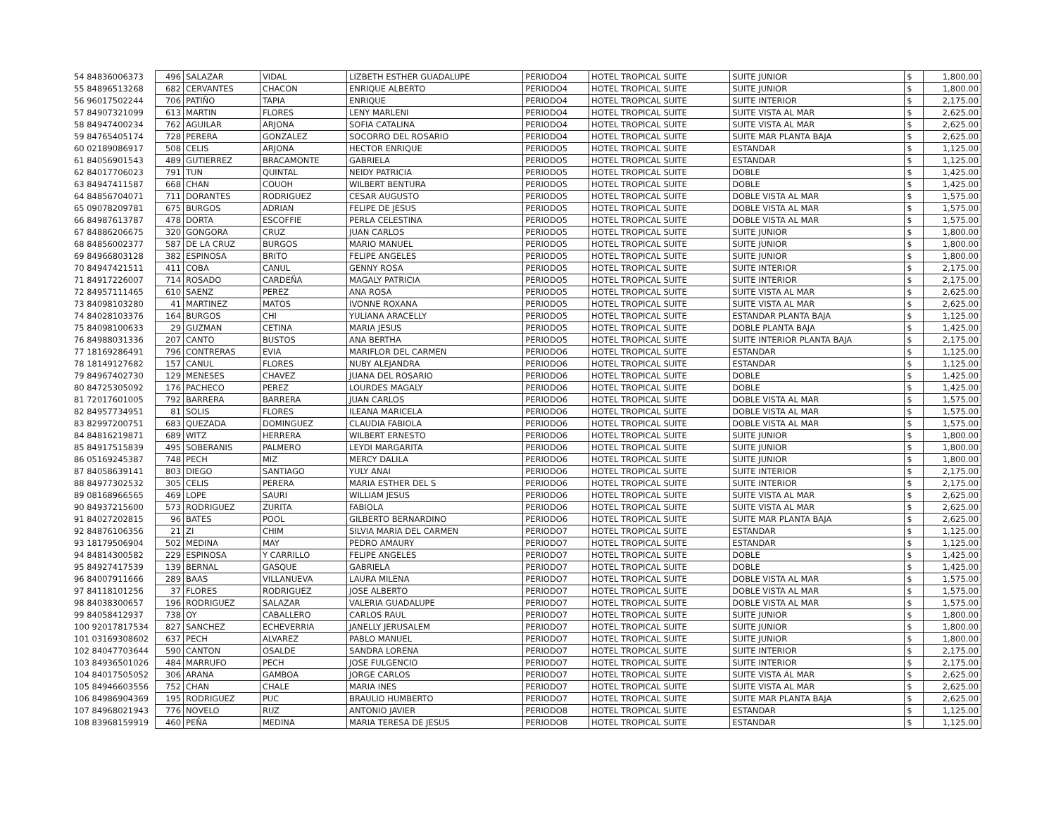| 54 84836006373 | 496 | SALAZAR | VIDAL | LIZBETH ESTHER GUADALUPE | PERIODO4 | HOTEL TROPICAL SUITE | SUITE JUNIOR | $ | 1,800.00 |
| 55 84896513268 | 682 | CERVANTES | CHACON | ENRIQUE ALBERTO | PERIODO4 | HOTEL TROPICAL SUITE | SUITE JUNIOR | $ | 1,800.00 |
| 56 96017502244 | 706 | PATIÑO | TAPIA | ENRIQUE | PERIODO4 | HOTEL TROPICAL SUITE | SUITE INTERIOR | $ | 2,175.00 |
| 57 84907321099 | 613 | MARTIN | FLORES | LENY MARLENI | PERIODO4 | HOTEL TROPICAL SUITE | SUITE VISTA AL MAR | $ | 2,625.00 |
| 58 84947400234 | 762 | AGUILAR | ARJONA | SOFIA CATALINA | PERIODO4 | HOTEL TROPICAL SUITE | SUITE VISTA AL MAR | $ | 2,625.00 |
| 59 84765405174 | 728 | PERERA | GONZALEZ | SOCORRO DEL ROSARIO | PERIODO4 | HOTEL TROPICAL SUITE | SUITE MAR PLANTA BAJA | $ | 2,625.00 |
| 60 02189086917 | 508 | CELIS | ARJONA | HECTOR ENRIQUE | PERIODO5 | HOTEL TROPICAL SUITE | ESTANDAR | $ | 1,125.00 |
| 61 84056901543 | 489 | GUTIERREZ | BRACAMONTE | GABRIELA | PERIODO5 | HOTEL TROPICAL SUITE | ESTANDAR | $ | 1,125.00 |
| 62 84017706023 | 791 | TUN | QUINTAL | NEIDY PATRICIA | PERIODO5 | HOTEL TROPICAL SUITE | DOBLE | $ | 1,425.00 |
| 63 84947411587 | 668 | CHAN | COUOH | WILBERT BENTURA | PERIODO5 | HOTEL TROPICAL SUITE | DOBLE | $ | 1,425.00 |
| 64 84856704071 | 711 | DORANTES | RODRIGUEZ | CESAR AUGUSTO | PERIODO5 | HOTEL TROPICAL SUITE | DOBLE VISTA AL MAR | $ | 1,575.00 |
| 65 09078209781 | 675 | BURGOS | ADRIAN | FELIPE DE JESUS | PERIODO5 | HOTEL TROPICAL SUITE | DOBLE VISTA AL MAR | $ | 1,575.00 |
| 66 84987613787 | 478 | DORTA | ESCOFFIE | PERLA CELESTINA | PERIODO5 | HOTEL TROPICAL SUITE | DOBLE VISTA AL MAR | $ | 1,575.00 |
| 67 84886206675 | 320 | GONGORA | CRUZ | JUAN CARLOS | PERIODO5 | HOTEL TROPICAL SUITE | SUITE JUNIOR | $ | 1,800.00 |
| 68 84856002377 | 587 | DE LA CRUZ | BURGOS | MARIO MANUEL | PERIODO5 | HOTEL TROPICAL SUITE | SUITE JUNIOR | $ | 1,800.00 |
| 69 84966803128 | 382 | ESPINOSA | BRITO | FELIPE ANGELES | PERIODO5 | HOTEL TROPICAL SUITE | SUITE JUNIOR | $ | 1,800.00 |
| 70 84947421511 | 411 | COBA | CANUL | GENNY ROSA | PERIODO5 | HOTEL TROPICAL SUITE | SUITE INTERIOR | $ | 2,175.00 |
| 71 84917226007 | 714 | ROSADO | CARDEÑA | MAGALY PATRICIA | PERIODO5 | HOTEL TROPICAL SUITE | SUITE INTERIOR | $ | 2,175.00 |
| 72 84957111465 | 610 | SAENZ | PEREZ | ANA ROSA | PERIODO5 | HOTEL TROPICAL SUITE | SUITE VISTA AL MAR | $ | 2,625.00 |
| 73 84098103280 | 41 | MARTINEZ | MATOS | IVONNE ROXANA | PERIODO5 | HOTEL TROPICAL SUITE | SUITE VISTA AL MAR | $ | 2,625.00 |
| 74 84028103376 | 164 | BURGOS | CHI | YULIANA ARACELLY | PERIODO5 | HOTEL TROPICAL SUITE | ESTANDAR PLANTA BAJA | $ | 1,125.00 |
| 75 84098100633 | 29 | GUZMAN | CETINA | MARIA JESUS | PERIODO5 | HOTEL TROPICAL SUITE | DOBLE PLANTA BAJA | $ | 1,425.00 |
| 76 84988031336 | 207 | CANTO | BUSTOS | ANA BERTHA | PERIODO5 | HOTEL TROPICAL SUITE | SUITE INTERIOR PLANTA BAJA | $ | 2,175.00 |
| 77 18169286491 | 796 | CONTRERAS | EVIA | MARIFLOR DEL CARMEN | PERIODO6 | HOTEL TROPICAL SUITE | ESTANDAR | $ | 1,125.00 |
| 78 18149127682 | 157 | CANUL | FLORES | NUBY ALEJANDRA | PERIODO6 | HOTEL TROPICAL SUITE | ESTANDAR | $ | 1,125.00 |
| 79 84967402730 | 129 | MENESES | CHAVEZ | JUANA DEL ROSARIO | PERIODO6 | HOTEL TROPICAL SUITE | DOBLE | $ | 1,425.00 |
| 80 84725305092 | 176 | PACHECO | PEREZ | LOURDES MAGALY | PERIODO6 | HOTEL TROPICAL SUITE | DOBLE | $ | 1,425.00 |
| 81 72017601005 | 792 | BARRERA | BARRERA | JUAN CARLOS | PERIODO6 | HOTEL TROPICAL SUITE | DOBLE VISTA AL MAR | $ | 1,575.00 |
| 82 84957734951 | 81 | SOLIS | FLORES | ILEANA MARICELA | PERIODO6 | HOTEL TROPICAL SUITE | DOBLE VISTA AL MAR | $ | 1,575.00 |
| 83 82997200751 | 683 | QUEZADA | DOMINGUEZ | CLAUDIA FABIOLA | PERIODO6 | HOTEL TROPICAL SUITE | DOBLE VISTA AL MAR | $ | 1,575.00 |
| 84 84816219871 | 689 | WITZ | HERRERA | WILBERT ERNESTO | PERIODO6 | HOTEL TROPICAL SUITE | SUITE JUNIOR | $ | 1,800.00 |
| 85 84917515839 | 495 | SOBERANIS | PALMERO | LEYDI MARGARITA | PERIODO6 | HOTEL TROPICAL SUITE | SUITE JUNIOR | $ | 1,800.00 |
| 86 05169245387 | 748 | PECH | MIZ | MERCY DALILA | PERIODO6 | HOTEL TROPICAL SUITE | SUITE JUNIOR | $ | 1,800.00 |
| 87 84058639141 | 803 | DIEGO | SANTIAGO | YULY ANAI | PERIODO6 | HOTEL TROPICAL SUITE | SUITE INTERIOR | $ | 2,175.00 |
| 88 84977302532 | 305 | CELIS | PERERA | MARIA ESTHER DEL S | PERIODO6 | HOTEL TROPICAL SUITE | SUITE INTERIOR | $ | 2,175.00 |
| 89 08168966565 | 469 | LOPE | SAURI | WILLIAM JESUS | PERIODO6 | HOTEL TROPICAL SUITE | SUITE VISTA AL MAR | $ | 2,625.00 |
| 90 84937215600 | 573 | RODRIGUEZ | ZURITA | FABIOLA | PERIODO6 | HOTEL TROPICAL SUITE | SUITE VISTA AL MAR | $ | 2,625.00 |
| 91 84027202815 | 96 | BATES | POOL | GILBERTO BERNARDINO | PERIODO6 | HOTEL TROPICAL SUITE | SUITE MAR PLANTA BAJA | $ | 2,625.00 |
| 92 84876106356 | 21 | ZI | CHIM | SILVIA MARIA DEL CARMEN | PERIODO7 | HOTEL TROPICAL SUITE | ESTANDAR | $ | 1,125.00 |
| 93 18179506904 | 502 | MEDINA | MAY | PEDRO AMAURY | PERIODO7 | HOTEL TROPICAL SUITE | ESTANDAR | $ | 1,125.00 |
| 94 84814300582 | 229 | ESPINOSA | Y CARRILLO | FELIPE ANGELES | PERIODO7 | HOTEL TROPICAL SUITE | DOBLE | $ | 1,425.00 |
| 95 84927417539 | 139 | BERNAL | GASQUE | GABRIELA | PERIODO7 | HOTEL TROPICAL SUITE | DOBLE | $ | 1,425.00 |
| 96 84007911666 | 289 | BAAS | VILLANUEVA | LAURA MILENA | PERIODO7 | HOTEL TROPICAL SUITE | DOBLE VISTA AL MAR | $ | 1,575.00 |
| 97 84118101256 | 37 | FLORES | RODRIGUEZ | JOSE ALBERTO | PERIODO7 | HOTEL TROPICAL SUITE | DOBLE VISTA AL MAR | $ | 1,575.00 |
| 98 84038300657 | 196 | RODRIGUEZ | SALAZAR | VALERIA GUADALUPE | PERIODO7 | HOTEL TROPICAL SUITE | DOBLE VISTA AL MAR | $ | 1,575.00 |
| 99 84058412937 | 738 | OY | CABALLERO | CARLOS RAUL | PERIODO7 | HOTEL TROPICAL SUITE | SUITE JUNIOR | $ | 1,800.00 |
| 100 92017817534 | 827 | SANCHEZ | ECHEVERRIA | JANELLY JERUSALEM | PERIODO7 | HOTEL TROPICAL SUITE | SUITE JUNIOR | $ | 1,800.00 |
| 101 03169308602 | 637 | PECH | ALVAREZ | PABLO MANUEL | PERIODO7 | HOTEL TROPICAL SUITE | SUITE JUNIOR | $ | 1,800.00 |
| 102 84047703644 | 590 | CANTON | OSALDE | SANDRA LORENA | PERIODO7 | HOTEL TROPICAL SUITE | SUITE INTERIOR | $ | 2,175.00 |
| 103 84936501026 | 484 | MARRUFO | PECH | JOSE FULGENCIO | PERIODO7 | HOTEL TROPICAL SUITE | SUITE INTERIOR | $ | 2,175.00 |
| 104 84017505052 | 306 | ARANA | GAMBOA | JORGE CARLOS | PERIODO7 | HOTEL TROPICAL SUITE | SUITE VISTA AL MAR | $ | 2,625.00 |
| 105 84946603556 | 752 | CHAN | CHALE | MARIA INES | PERIODO7 | HOTEL TROPICAL SUITE | SUITE VISTA AL MAR | $ | 2,625.00 |
| 106 84986904369 | 195 | RODRIGUEZ | PUC | BRAULIO HUMBERTO | PERIODO7 | HOTEL TROPICAL SUITE | SUITE MAR PLANTA BAJA | $ | 2,625.00 |
| 107 84968021943 | 776 | NOVELO | RUZ | ANTONIO JAVIER | PERIODO8 | HOTEL TROPICAL SUITE | ESTANDAR | $ | 1,125.00 |
| 108 83968159919 | 460 | PEÑA | MEDINA | MARIA TERESA DE JESUS | PERIODO8 | HOTEL TROPICAL SUITE | ESTANDAR | $ | 1,125.00 |